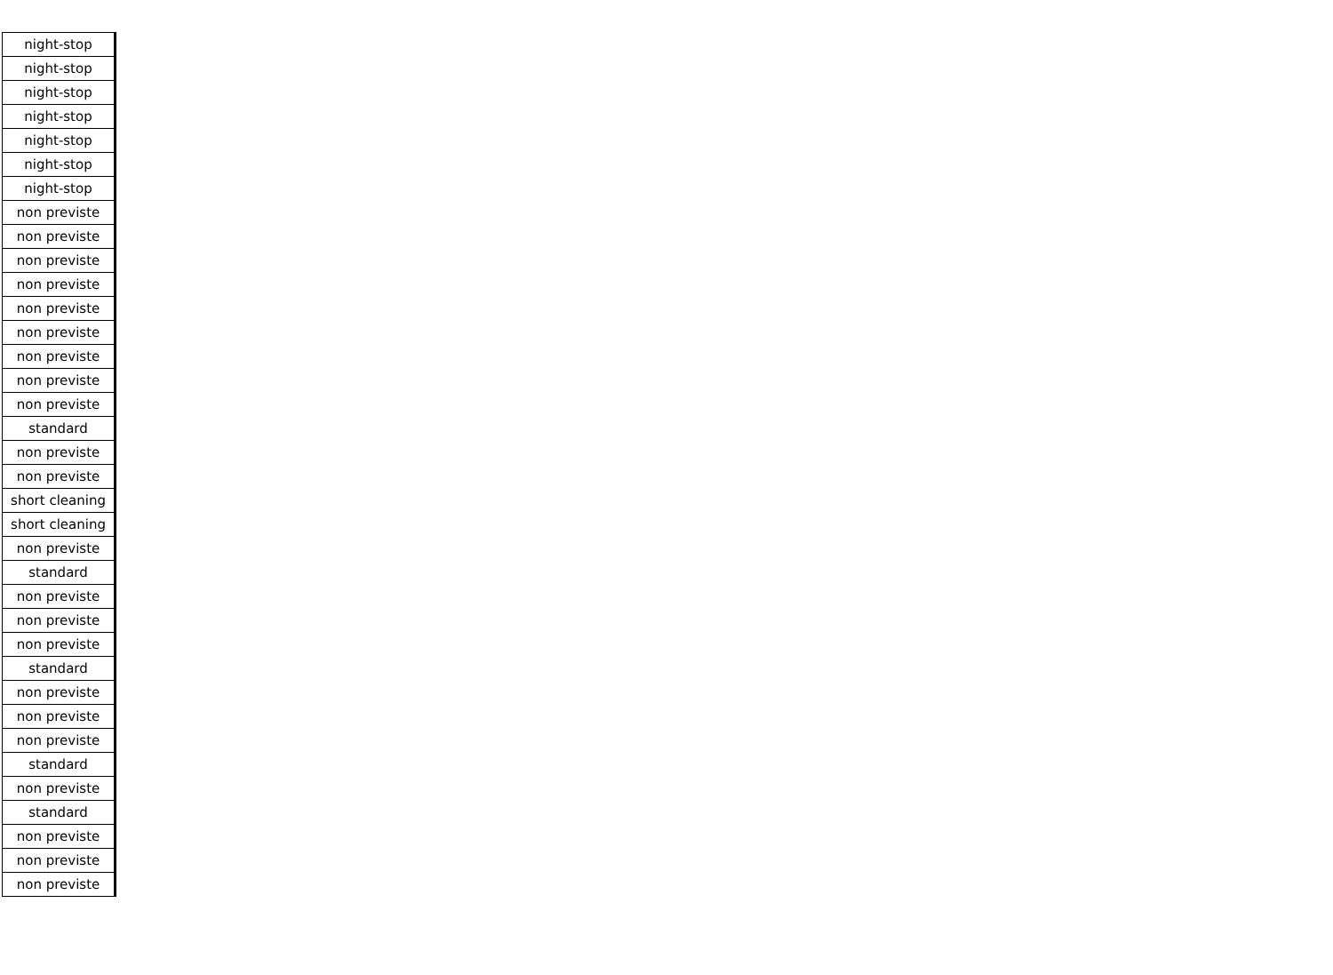| night-stop |
| night-stop |
| night-stop |
| night-stop |
| night-stop |
| night-stop |
| night-stop |
| non previste |
| non previste |
| non previste |
| non previste |
| non previste |
| non previste |
| non previste |
| non previste |
| non previste |
| standard |
| non previste |
| non previste |
| short cleaning |
| short cleaning |
| non previste |
| standard |
| non previste |
| non previste |
| non previste |
| standard |
| non previste |
| non previste |
| non previste |
| standard |
| non previste |
| standard |
| non previste |
| non previste |
| non previste |